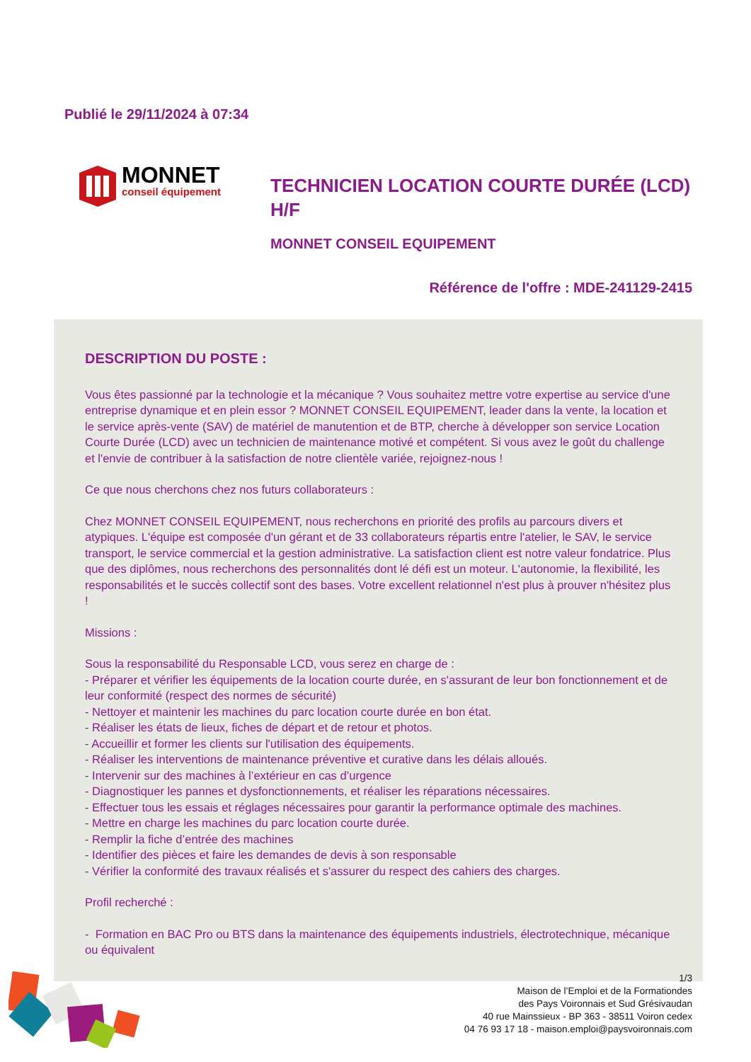Publié le 29/11/2024 à 07:34
MONNET
conseil équipement
TECHNICIEN LOCATION COURTE DURÉE (LCD) H/F
MONNET CONSEIL EQUIPEMENT
Référence de l'offre : MDE-241129-2415
DESCRIPTION DU POSTE :
Vous êtes passionné par la technologie et la mécanique ? Vous souhaitez mettre votre expertise au service d'une entreprise dynamique et en plein essor ? MONNET CONSEIL EQUIPEMENT, leader dans la vente, la location et le service après-vente (SAV) de matériel de manutention et de BTP, cherche à développer son service Location Courte Durée (LCD) avec un technicien de maintenance motivé et compétent. Si vous avez le goût du challenge et l'envie de contribuer à la satisfaction de notre clientèle variée, rejoignez-nous !
Ce que nous cherchons chez nos futurs collaborateurs :
Chez MONNET CONSEIL EQUIPEMENT, nous recherchons en priorité des profils au parcours divers et atypiques. L'équipe est composée d'un gérant et de 33 collaborateurs répartis entre l'atelier, le SAV, le service transport, le service commercial et la gestion administrative. La satisfaction client est notre valeur fondatrice. Plus que des diplômes, nous recherchons des personnalités dont lé défi est un moteur. L'autonomie, la flexibilité, les responsabilités et le succès collectif sont des bases. Votre excellent relationnel n'est plus à prouver n'hésitez plus !
Missions :
Sous la responsabilité du Responsable LCD, vous serez en charge de :
- Préparer et vérifier les équipements de la location courte durée, en s'assurant de leur bon fonctionnement et de leur conformité (respect des normes de sécurité)
- Nettoyer et maintenir les machines du parc location courte durée en bon état.
- Réaliser les états de lieux, fiches de départ et de retour et photos.
- Accueillir et former les clients sur l'utilisation des équipements.
- Réaliser les interventions de maintenance préventive et curative dans les délais alloués.
- Intervenir sur des machines à l’extérieur en cas d’urgence
- Diagnostiquer les pannes et dysfonctionnements, et réaliser les réparations nécessaires.
- Effectuer tous les essais et réglages nécessaires pour garantir la performance optimale des machines.
- Mettre en charge les machines du parc location courte durée.
- Remplir la fiche d’entrée des machines
- Identifier des pièces et faire les demandes de devis à son responsable
- Vérifier la conformité des travaux réalisés et s'assurer du respect des cahiers des charges.
Profil recherché :
- Formation en BAC Pro ou BTS dans la maintenance des équipements industriels, électrotechnique, mécanique ou équivalent
1/3
Maison de l’Emploi et de la Formationdes
des Pays Voironnais et Sud Grésivaudan
40 rue Mainssieux - BP 363 - 38511 Voiron cedex
04 76 93 17 18 - maison.emploi@paysvoironnais.com